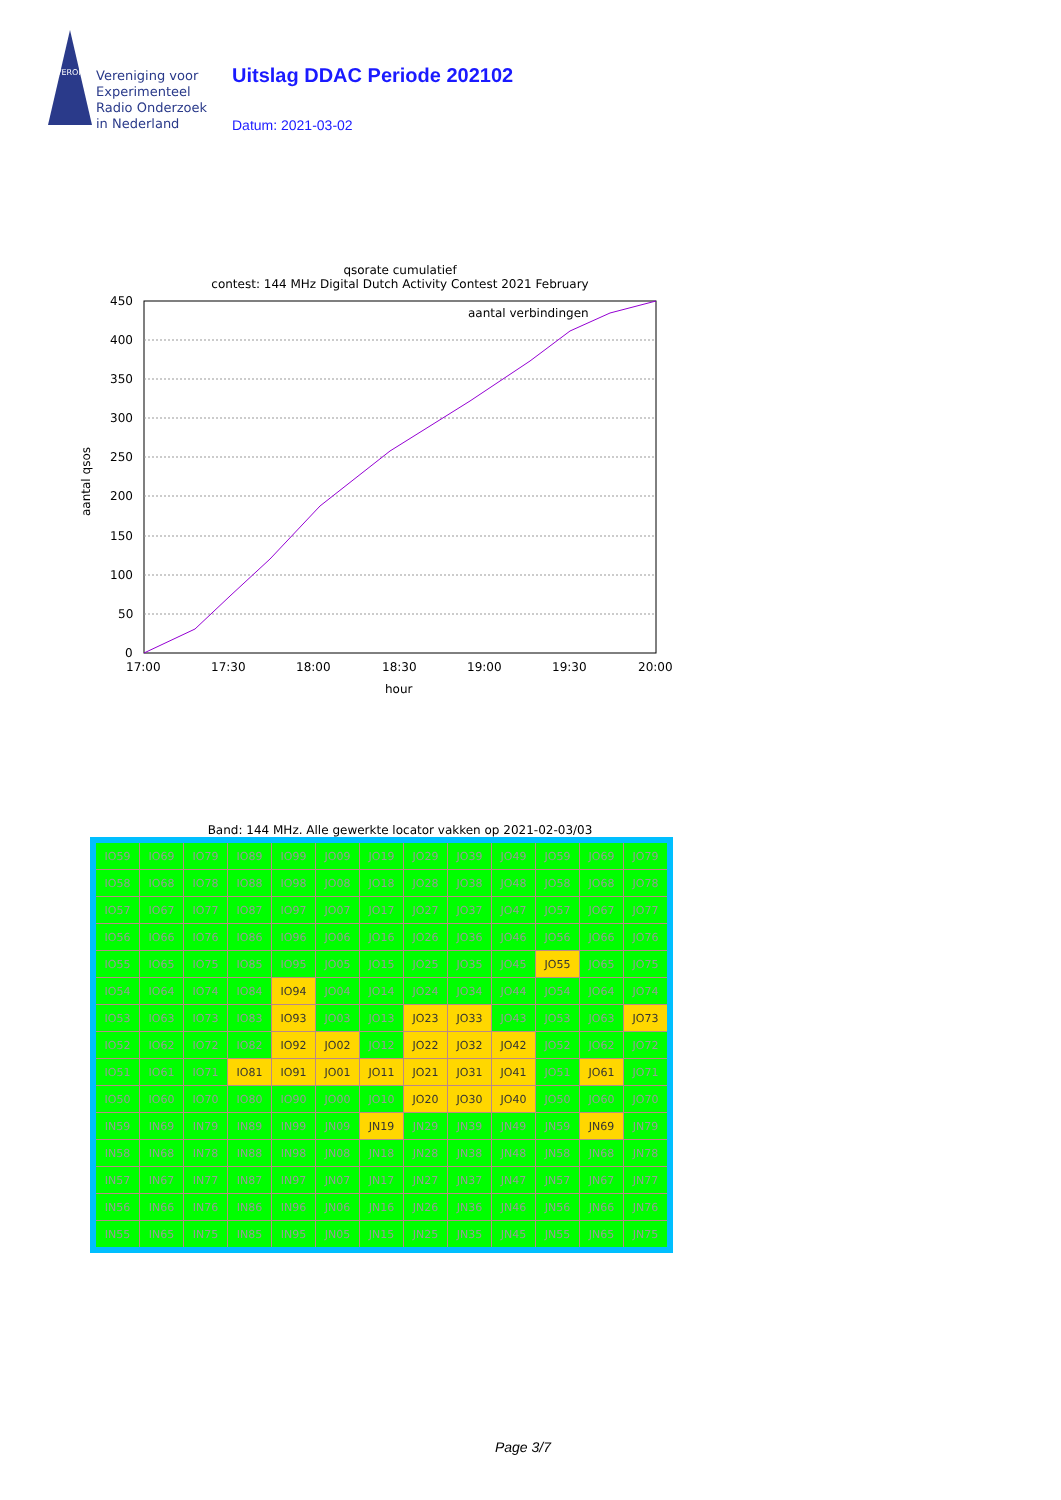VERON
Vereniging voor
Experimenteel
Radio Onderzoek
in Nederland
Uitslag DDAC Periode 202102
Datum: 2021-03-02
qsorate cumulatief
contest: 144 MHz Digital Dutch Activity Contest 2021 February
450
400
350
300
250
200
150
100
50
0
17:00
17:30
18:00
18:30
19:00
19:30
20:00
hour
aantal verbindingen
aantal qsos
Band: 144 MHz. Alle gewerkte locator vakken op 2021-02-03/03
| IO59 | IO69 | IO79 | IO89 | IO99 | JO09 | JO19 | JO29 | JO39 | JO49 | JO59 | JO69 | JO79 |
| IO58 | IO68 | IO78 | IO88 | IO98 | JO08 | JO18 | JO28 | JO38 | JO48 | JO58 | JO68 | JO78 |
| IO57 | IO67 | IO77 | IO87 | IO97 | JO07 | JO17 | JO27 | JO37 | JO47 | JO57 | JO67 | JO77 |
| IO56 | IO66 | IO76 | IO86 | IO96 | JO06 | JO16 | JO26 | JO36 | JO46 | JO56 | JO66 | JO76 |
| IO55 | IO65 | IO75 | IO85 | IO95 | JO05 | JO15 | JO25 | JO35 | JO45 | JO55 | JO65 | JO75 |
| IO54 | IO64 | IO74 | IO84 | IO94 | JO04 | JO14 | JO24 | JO34 | JO44 | JO54 | JO64 | JO74 |
| IO53 | IO63 | IO73 | IO83 | IO93 | JO03 | JO13 | JO23 | JO33 | JO43 | JO53 | JO63 | JO73 |
| IO52 | IO62 | IO72 | IO82 | IO92 | JO02 | JO12 | JO22 | JO32 | JO42 | JO52 | JO62 | JO72 |
| IO51 | IO61 | IO71 | IO81 | IO91 | JO01 | JO11 | JO21 | JO31 | JO41 | JO51 | JO61 | JO71 |
| IO50 | IO60 | IO70 | IO80 | IO90 | JO00 | JO10 | JO20 | JO30 | JO40 | JO50 | JO60 | JO70 |
| IN59 | IN69 | IN79 | IN89 | IN99 | JN09 | JN19 | JN29 | JN39 | JN49 | JN59 | JN69 | JN79 |
| IN58 | IN68 | IN78 | IN88 | IN98 | JN08 | JN18 | JN28 | JN38 | JN48 | JN58 | JN68 | JN78 |
| IN57 | IN67 | IN77 | IN87 | IN97 | JN07 | JN17 | JN27 | JN37 | JN47 | JN57 | JN67 | JN77 |
| IN56 | IN66 | IN76 | IN86 | IN96 | JN06 | JN16 | JN26 | JN36 | JN46 | JN56 | JN66 | JN76 |
| IN55 | IN65 | IN75 | IN85 | IN95 | JN05 | JN15 | JN25 | JN35 | JN45 | JN55 | JN65 | JN75 |
Page 3/7